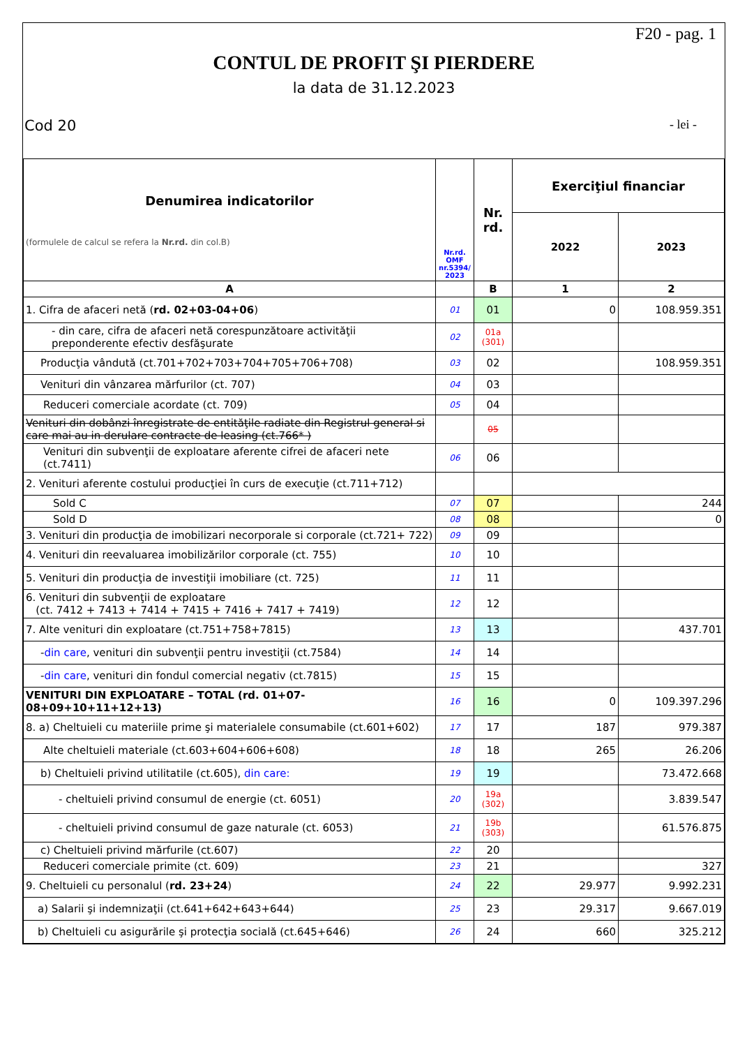F20 - pag. 1
CONTUL DE PROFIT ŞI PIERDERE
la data de 31.12.2023
Cod 20 - lei -
| Denumirea indicatorilor (formulele de calcul se refera la Nr.rd. din col.B) | Nr.rd. OMF nr.5394/ 2023 | Nr. rd. | Exerciţiul financiar | |
| --- | --- | --- | --- | --- |
| | | | 2022 | 2023 |
| A | | B | 1 | 2 |
| 1. Cifra de afaceri netă ( rd. 02+03-04+06 ) | 01 | 01 | 0 | 108.959.351 |
| - din care, cifra de afaceri netă corespunzătoare activităţii preponderente efectiv desfăşurate | 02 | 01a (301) | | |
| Producţia vândută (ct.701+702+703+704+705+706+708) | 03 | 02 | | 108.959.351 |
| Venituri din vânzarea mărfurilor (ct. 707) | 04 | 03 | | |
| Reduceri comerciale acordate (ct. 709) | 05 | 04 | | |
| Venituri din dobânzi înregistrate de entităţile radiate din Registrul general si care mai au in derulare contracte de leasing (ct.766* ) | | 05 | | |
| Venituri din subvenţii de exploatare aferente cifrei de afaceri nete (ct.7411) | 06 | 06 | | |
| 2. Venituri aferente costului producţiei în curs de execuţie (ct.711+712) | | | | |
| Sold C | 07 | 07 | | 244 |
| Sold D | 08 | 08 | | 0 |
| 3. Venituri din producţia de imobilizari necorporale si corporale (ct.721+ 722) | 09 | 09 | | |
| 4. Venituri din reevaluarea imobilizărilor corporale (ct. 755) | 10 | 10 | | |
| 5. Venituri din producţia de investiţii imobiliare (ct. 725) | 11 | 11 | | |
| 6. Venituri din subvenţii de exploatare (ct. 7412 + 7413 + 7414 + 7415 + 7416 + 7417 + 7419) | 12 | 12 | | |
| 7. Alte venituri din exploatare (ct.751+758+7815) | 13 | 13 | | 437.701 |
| - din care , venituri din subvenţii pentru investiţii (ct.7584) | 14 | 14 | | |
| - din care , venituri din fondul comercial negativ (ct.7815) | 15 | 15 | | |
| VENITURI DIN EXPLOATARE – TOTAL (rd. 01+07-08+09+10+11+12+13) | 16 | 16 | 0 | 109.397.296 |
| 8. a) Cheltuieli cu materiile prime şi materialele consumabile (ct.601+602) | 17 | 17 | 187 | 979.387 |
| Alte cheltuieli materiale (ct.603+604+606+608) | 18 | 18 | 265 | 26.206 |
| b) Cheltuieli privind utilitatile (ct.605), din care: | 19 | 19 | | 73.472.668 |
| - cheltuieli privind consumul de energie (ct. 6051) | 20 | 19a (302) | | 3.839.547 |
| - cheltuieli privind consumul de gaze naturale (ct. 6053) | 21 | 19b (303) | | 61.576.875 |
| c) Cheltuieli privind mărfurile (ct.607) | 22 | 20 | | |
| Reduceri comerciale primite (ct. 609) | 23 | 21 | | 327 |
| 9. Cheltuieli cu personalul ( rd. 23+24 ) | 24 | 22 | 29.977 | 9.992.231 |
| a) Salarii şi indemnizaţii (ct.641+642+643+644) | 25 | 23 | 29.317 | 9.667.019 |
| b) Cheltuieli cu asigurările şi protecţia socială (ct.645+646) | 26 | 24 | 660 | 325.212 |